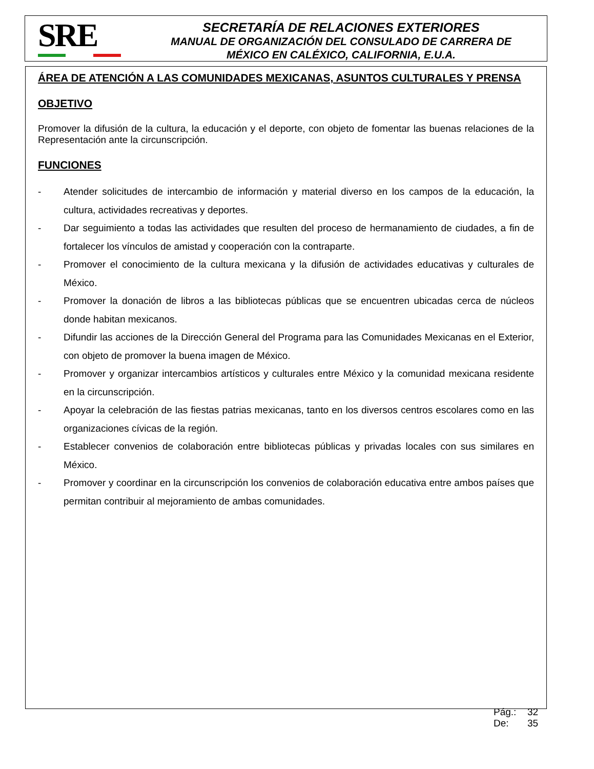SRE
SECRETARÍA DE RELACIONES EXTERIORES
MANUAL DE ORGANIZACIÓN DEL CONSULADO DE CARRERA DE
MÉXICO EN CALÉXICO, CALIFORNIA, E.U.A.
ÁREA DE ATENCIÓN A LAS COMUNIDADES MEXICANAS, ASUNTOS CULTURALES Y PRENSA
OBJETIVO
Promover la difusión de la cultura, la educación y el deporte, con objeto de fomentar las buenas relaciones de la Representación ante la circunscripción.
FUNCIONES
- Atender solicitudes de intercambio de información y material diverso en los campos de la educación, la cultura, actividades recreativas y deportes.
- Dar seguimiento a todas las actividades que resulten del proceso de hermanamiento de ciudades, a fin de fortalecer los vínculos de amistad y cooperación con la contraparte.
- Promover el conocimiento de la cultura mexicana y la difusión de actividades educativas y culturales de México.
- Promover la donación de libros a las bibliotecas públicas que se encuentren ubicadas cerca de núcleos donde habitan mexicanos.
- Difundir las acciones de la Dirección General del Programa para las Comunidades Mexicanas en el Exterior, con objeto de promover la buena imagen de México.
- Promover y organizar intercambios artísticos y culturales entre México y la comunidad mexicana residente en la circunscripción.
- Apoyar la celebración de las fiestas patrias mexicanas, tanto en los diversos centros escolares como en las organizaciones cívicas de la región.
- Establecer convenios de colaboración entre bibliotecas públicas y privadas locales con sus similares en México.
- Promover y coordinar en la circunscripción los convenios de colaboración educativa entre ambos países que permitan contribuir al mejoramiento de ambas comunidades.
Pág.: 32
De: 35